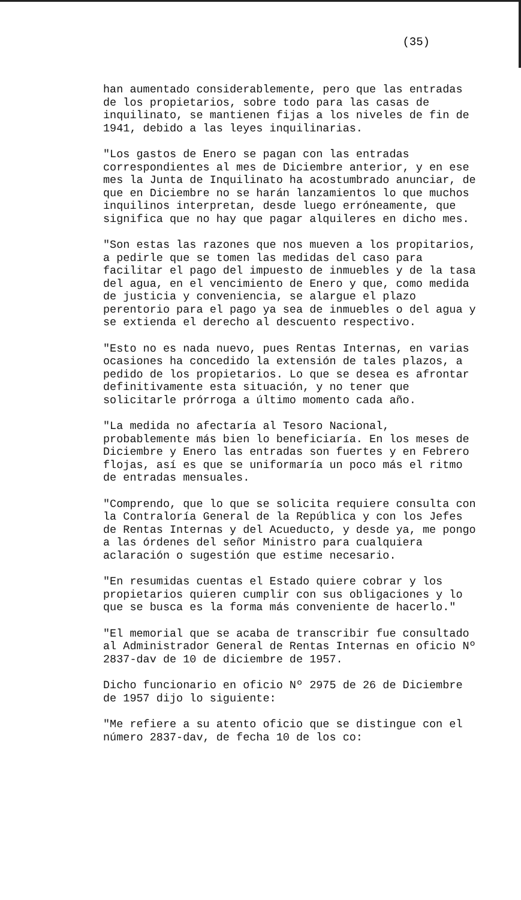(35)
han aumentado considerablemente, pero que las entradas de los propietarios, sobre todo para las casas de inquilinato, se mantienen fijas a los niveles de fin de 1941, debido a las leyes inquilinarias.
"Los gastos de Enero se pagan con las entradas correspondientes al mes de Diciembre anterior, y en ese mes la Junta de Inquilinato ha acostumbrado anunciar, de que en Diciembre no se harán lanzamientos lo que muchos inquilinos interpretan, desde luego erróneamente, que significa que no hay que pagar alquileres en dicho mes.
"Son estas las razones que nos mueven a los propitarios, a pedirle que se tomen las medidas del caso para facilitar el pago del impuesto de inmuebles y de la tasa del agua, en el vencimiento de Enero y que, como medida de justicia y conveniencia, se alargue el plazo perentorio para el pago ya sea de inmuebles o del agua y se extienda el derecho al descuento respectivo.
"Esto no es nada nuevo, pues Rentas Internas, en varias ocasiones ha concedido la extensión de tales plazos, a pedido de los propietarios. Lo que se desea es afrontar definitivamente esta situación, y no tener que solicitarle prórroga a último momento cada año.
"La medida no afectaría al Tesoro Nacional, probablemente más bien lo beneficiaría. En los meses de Diciembre y Enero las entradas son fuertes y en Febrero flojas, así es que se uniformaría un poco más el ritmo de entradas mensuales.
"Comprendo, que lo que se solicita requiere consulta con la Contraloría General de la República y con los Jefes de Rentas Internas y del Acueducto, y desde ya, me pongo a las órdenes del señor Ministro para cualquiera aclaración o sugestión que estime necesario.
"En resumidas cuentas el Estado quiere cobrar y los propietarios quieren cumplir con sus obligaciones y lo que se busca es la forma más conveniente de hacerlo."
"El memorial que se acaba de transcribir fue consultado al Administrador General de Rentas Internas en oficio Nº 2837-dav de 10 de diciembre de 1957.
Dicho funcionario en oficio Nº 2975 de 26 de Diciembre de 1957 dijo lo siguiente:
"Me refiere a su atento oficio que se distingue con el número 2837-dav, de fecha 10 de los co: